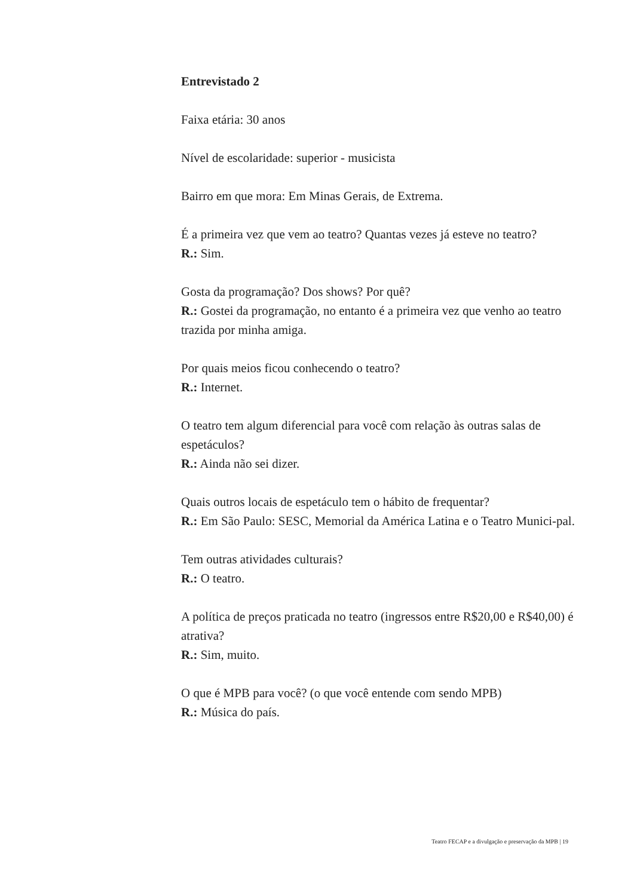Entrevistado 2
Faixa etária: 30 anos
Nível de escolaridade: superior - musicista
Bairro em que mora: Em Minas Gerais, de Extrema.
É a primeira vez que vem ao teatro? Quantas vezes já esteve no teatro?
R.: Sim.
Gosta da programação? Dos shows? Por quê?
R.: Gostei da programação, no entanto é a primeira vez que venho ao teatro trazida por minha amiga.
Por quais meios ficou conhecendo o teatro?
R.: Internet.
O teatro tem algum diferencial para você com relação às outras salas de espetáculos?
R.: Ainda não sei dizer.
Quais outros locais de espetáculo tem o hábito de frequentar?
R.: Em São Paulo: SESC, Memorial da América Latina e o Teatro Munici-pal.
Tem outras atividades culturais?
R.: O teatro.
A política de preços praticada no teatro (ingressos entre R$20,00 e R$40,00) é atrativa?
R.: Sim, muito.
O que é MPB para você? (o que você entende com sendo MPB)
R.: Música do país.
Teatro FECAP e a divulgação e preservação da MPB | 19